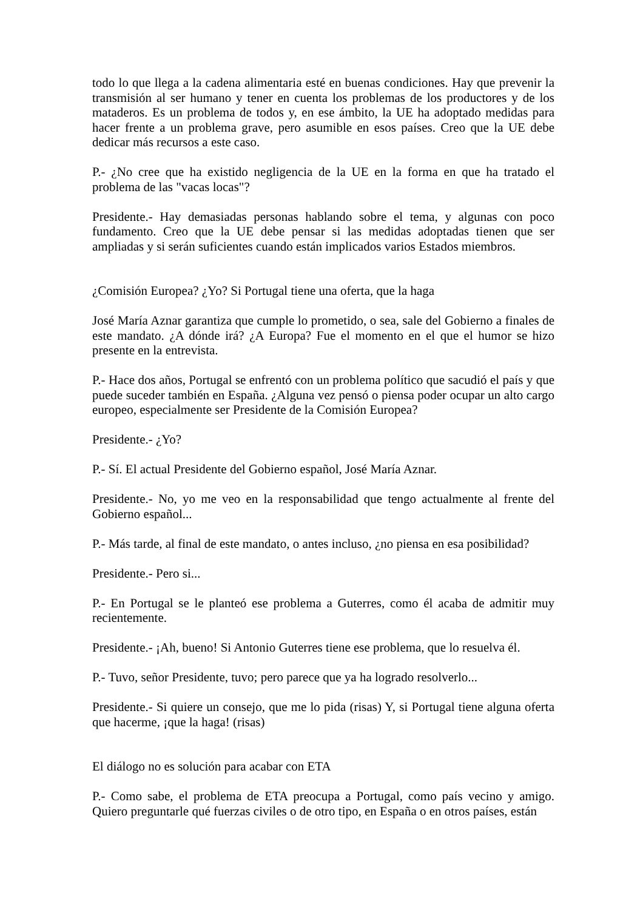todo lo que llega a la cadena alimentaria esté en buenas condiciones. Hay que prevenir la transmisión al ser humano y tener en cuenta los problemas de los productores y de los mataderos. Es un problema de todos y, en ese ámbito, la UE ha adoptado medidas para hacer frente a un problema grave, pero asumible en esos países. Creo que la UE debe dedicar más recursos a este caso.
P.- ¿No cree que ha existido negligencia de la UE en la forma en que ha tratado el problema de las "vacas locas"?
Presidente.- Hay demasiadas personas hablando sobre el tema, y algunas con poco fundamento. Creo que la UE debe pensar si las medidas adoptadas tienen que ser ampliadas y si serán suficientes cuando están implicados varios Estados miembros.
¿Comisión Europea? ¿Yo? Si Portugal tiene una oferta, que la haga
José María Aznar garantiza que cumple lo prometido, o sea, sale del Gobierno a finales de este mandato. ¿A dónde irá? ¿A Europa? Fue el momento en el que el humor se hizo presente en la entrevista.
P.- Hace dos años, Portugal se enfrentó con un problema político que sacudió el país y que puede suceder también en España. ¿Alguna vez pensó o piensa poder ocupar un alto cargo europeo, especialmente ser Presidente de la Comisión Europea?
Presidente.- ¿Yo?
P.- Sí. El actual Presidente del Gobierno español, José María Aznar.
Presidente.- No, yo me veo en la responsabilidad que tengo actualmente al frente del Gobierno español...
P.- Más tarde, al final de este mandato, o antes incluso, ¿no piensa en esa posibilidad?
Presidente.- Pero si...
P.- En Portugal se le planteó ese problema a Guterres, como él acaba de admitir muy recientemente.
Presidente.- ¡Ah, bueno! Si Antonio Guterres tiene ese problema, que lo resuelva él.
P.- Tuvo, señor Presidente, tuvo; pero parece que ya ha logrado resolverlo...
Presidente.- Si quiere un consejo, que me lo pida (risas) Y, si Portugal tiene alguna oferta que hacerme, ¡que la haga! (risas)
El diálogo no es solución para acabar con ETA
P.- Como sabe, el problema de ETA preocupa a Portugal, como país vecino y amigo. Quiero preguntarle qué fuerzas civiles o de otro tipo, en España o en otros países, están